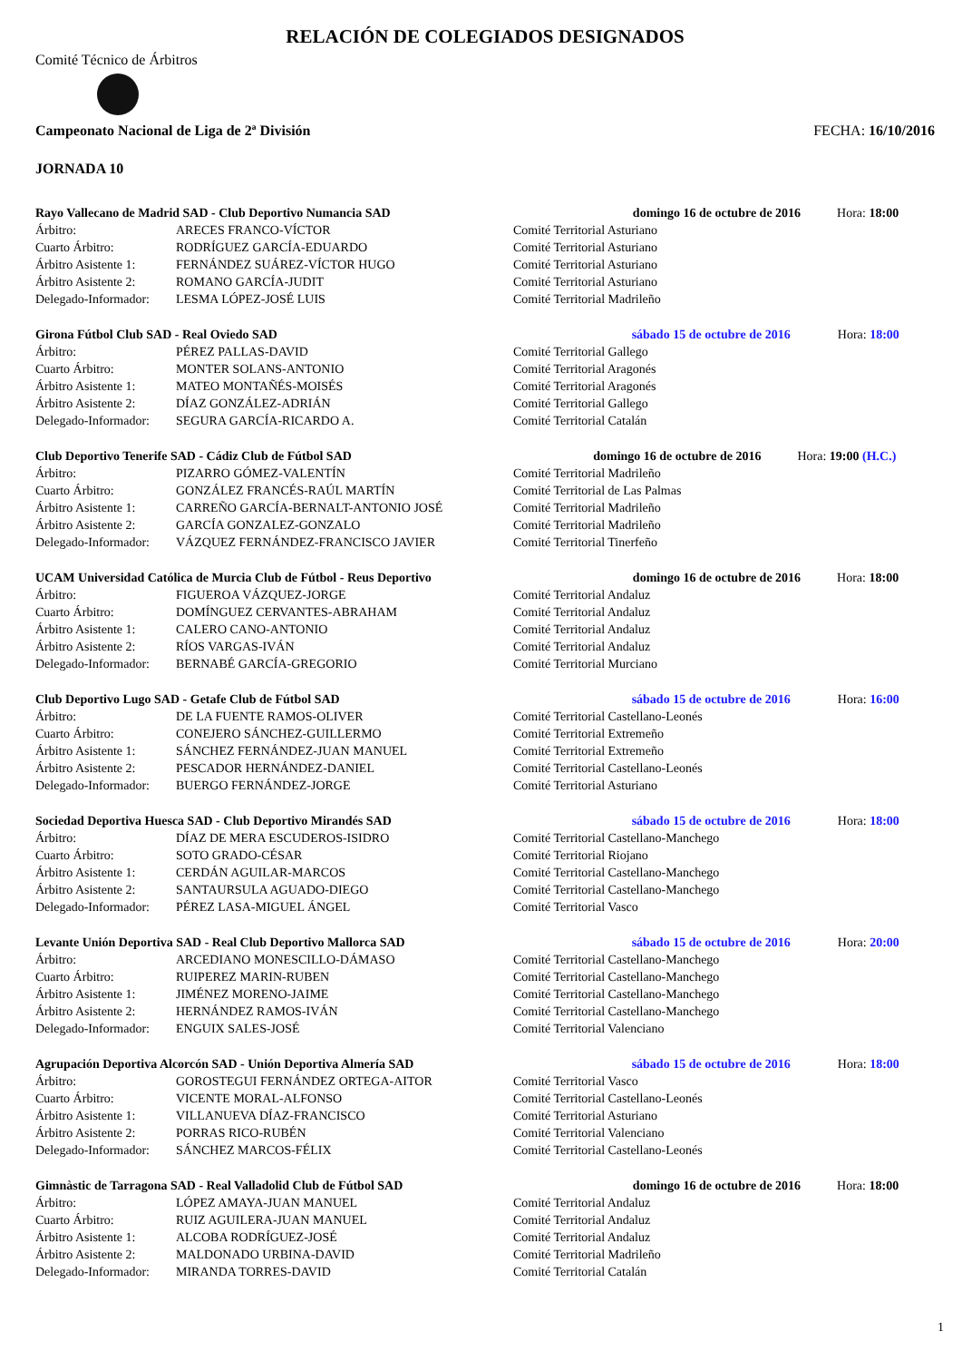RELACIÓN DE COLEGIADOS DESIGNADOS
Comité Técnico de Árbitros
Campeonato Nacional de Liga de 2ª División FECHA: 16/10/2016
JORNADA 10
| Rayo Vallecano de Madrid SAD - Club Deportivo Numancia SAD | | domingo 16 de octubre de 2016 | Hora: 18:00 |
| Árbitro: | ARECES FRANCO-VÍCTOR | Comité Territorial Asturiano | |
| Cuarto Árbitro: | RODRÍGUEZ GARCÍA-EDUARDO | Comité Territorial Asturiano | |
| Árbitro Asistente 1: | FERNÁNDEZ SUÁREZ-VÍCTOR HUGO | Comité Territorial Asturiano | |
| Árbitro Asistente 2: | ROMANO GARCÍA-JUDIT | Comité Territorial Asturiano | |
| Delegado-Informador: | LESMA LÓPEZ-JOSÉ LUIS | Comité Territorial Madrileño | |
| Girona Fútbol Club SAD - Real Oviedo SAD | | sábado 15 de octubre de 2016 | Hora: 18:00 |
| Árbitro: | PÉREZ PALLAS-DAVID | Comité Territorial Gallego | |
| Cuarto Árbitro: | MONTER SOLANS-ANTONIO | Comité Territorial Aragonés | |
| Árbitro Asistente 1: | MATEO MONTAÑÉS-MOISÉS | Comité Territorial Aragonés | |
| Árbitro Asistente 2: | DÍAZ GONZÁLEZ-ADRIÁN | Comité Territorial Gallego | |
| Delegado-Informador: | SEGURA GARCÍA-RICARDO A. | Comité Territorial Catalán | |
| Club Deportivo Tenerife SAD - Cádiz Club de Fútbol SAD | | domingo 16 de octubre de 2016 | Hora: 19:00 (H.C.) |
| Árbitro: | PIZARRO GÓMEZ-VALENTÍN | Comité Territorial Madrileño | |
| Cuarto Árbitro: | GONZÁLEZ FRANCÉS-RAÚL MARTÍN | Comité Territorial de Las Palmas | |
| Árbitro Asistente 1: | CARREÑO GARCÍA-BERNALT-ANTONIO JOSÉ | Comité Territorial Madrileño | |
| Árbitro Asistente 2: | GARCÍA GONZALEZ-GONZALO | Comité Territorial Madrileño | |
| Delegado-Informador: | VÁZQUEZ FERNÁNDEZ-FRANCISCO JAVIER | Comité Territorial Tinerfeño | |
| UCAM Universidad Católica de Murcia Club de Fútbol - Reus Deportivo | | domingo 16 de octubre de 2016 | Hora: 18:00 |
| Árbitro: | FIGUEROA VÁZQUEZ-JORGE | Comité Territorial Andaluz | |
| Cuarto Árbitro: | DOMÍNGUEZ CERVANTES-ABRAHAM | Comité Territorial Andaluz | |
| Árbitro Asistente 1: | CALERO CANO-ANTONIO | Comité Territorial Andaluz | |
| Árbitro Asistente 2: | RÍOS VARGAS-IVÁN | Comité Territorial Andaluz | |
| Delegado-Informador: | BERNABÉ GARCÍA-GREGORIO | Comité Territorial Murciano | |
| Club Deportivo Lugo SAD - Getafe Club de Fútbol SAD | | sábado 15 de octubre de 2016 | Hora: 16:00 |
| Árbitro: | DE LA FUENTE RAMOS-OLIVER | Comité Territorial Castellano-Leonés | |
| Cuarto Árbitro: | CONEJERO SÁNCHEZ-GUILLERMO | Comité Territorial Extremeño | |
| Árbitro Asistente 1: | SÁNCHEZ FERNÁNDEZ-JUAN MANUEL | Comité Territorial Extremeño | |
| Árbitro Asistente 2: | PESCADOR HERNÁNDEZ-DANIEL | Comité Territorial Castellano-Leonés | |
| Delegado-Informador: | BUERGO FERNÁNDEZ-JORGE | Comité Territorial Asturiano | |
| Sociedad Deportiva Huesca SAD - Club Deportivo Mirandés SAD | | sábado 15 de octubre de 2016 | Hora: 18:00 |
| Árbitro: | DÍAZ DE MERA ESCUDEROS-ISIDRO | Comité Territorial Castellano-Manchego | |
| Cuarto Árbitro: | SOTO GRADO-CÉSAR | Comité Territorial Riojano | |
| Árbitro Asistente 1: | CERDÁN AGUILAR-MARCOS | Comité Territorial Castellano-Manchego | |
| Árbitro Asistente 2: | SANTAURSULA AGUADO-DIEGO | Comité Territorial Castellano-Manchego | |
| Delegado-Informador: | PÉREZ LASA-MIGUEL ÁNGEL | Comité Territorial Vasco | |
| Levante Unión Deportiva SAD - Real Club Deportivo Mallorca SAD | | sábado 15 de octubre de 2016 | Hora: 20:00 |
| Árbitro: | ARCEDIANO MONESCILLO-DÁMASO | Comité Territorial Castellano-Manchego | |
| Cuarto Árbitro: | RUIPEREZ MARIN-RUBEN | Comité Territorial Castellano-Manchego | |
| Árbitro Asistente 1: | JIMÉNEZ MORENO-JAIME | Comité Territorial Castellano-Manchego | |
| Árbitro Asistente 2: | HERNÁNDEZ RAMOS-IVÁN | Comité Territorial Castellano-Manchego | |
| Delegado-Informador: | ENGUIX SALES-JOSÉ | Comité Territorial Valenciano | |
| Agrupación Deportiva Alcorcón SAD - Unión Deportiva Almería SAD | | sábado 15 de octubre de 2016 | Hora: 18:00 |
| Árbitro: | GOROSTEGUI FERNÁNDEZ ORTEGA-AITOR | Comité Territorial Vasco | |
| Cuarto Árbitro: | VICENTE MORAL-ALFONSO | Comité Territorial Castellano-Leonés | |
| Árbitro Asistente 1: | VILLANUEVA DÍAZ-FRANCISCO | Comité Territorial Asturiano | |
| Árbitro Asistente 2: | PORRAS RICO-RUBÉN | Comité Territorial Valenciano | |
| Delegado-Informador: | SÁNCHEZ MARCOS-FÉLIX | Comité Territorial Castellano-Leonés | |
| Gimnàstic de Tarragona SAD - Real Valladolid Club de Fútbol SAD | | domingo 16 de octubre de 2016 | Hora: 18:00 |
| Árbitro: | LÓPEZ AMAYA-JUAN MANUEL | Comité Territorial Andaluz | |
| Cuarto Árbitro: | RUIZ AGUILERA-JUAN MANUEL | Comité Territorial Andaluz | |
| Árbitro Asistente 1: | ALCOBA RODRÍGUEZ-JOSÉ | Comité Territorial Andaluz | |
| Árbitro Asistente 2: | MALDONADO URBINA-DAVID | Comité Territorial Madrileño | |
| Delegado-Informador: | MIRANDA TORRES-DAVID | Comité Territorial Catalán | |
1